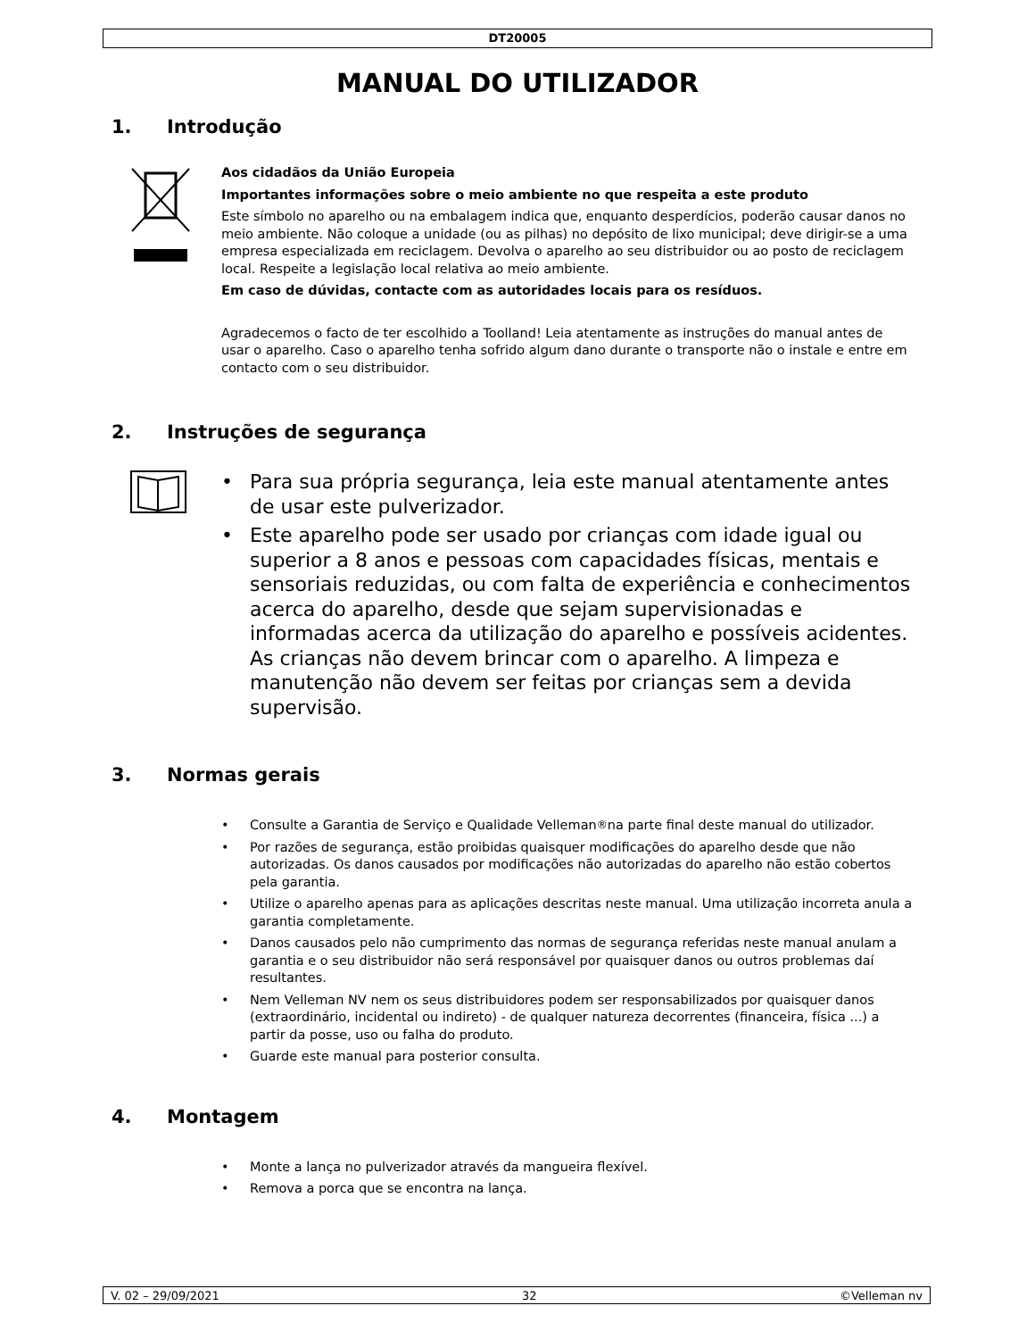DT20005
MANUAL DO UTILIZADOR
1. Introdução
Aos cidadãos da União Europeia
Importantes informações sobre o meio ambiente no que respeita a este produto
Este símbolo no aparelho ou na embalagem indica que, enquanto desperdícios, poderão causar danos no meio ambiente. Não coloque a unidade (ou as pilhas) no depósito de lixo municipal; deve dirigir-se a uma empresa especializada em reciclagem. Devolva o aparelho ao seu distribuidor ou ao posto de reciclagem local. Respeite a legislação local relativa ao meio ambiente.
Em caso de dúvidas, contacte com as autoridades locais para os resíduos.
Agradecemos o facto de ter escolhido a Toolland! Leia atentamente as instruções do manual antes de usar o aparelho. Caso o aparelho tenha sofrido algum dano durante o transporte não o instale e entre em contacto com o seu distribuidor.
2. Instruções de segurança
• Para sua própria segurança, leia este manual atentamente antes de usar este pulverizador.
• Este aparelho pode ser usado por crianças com idade igual ou superior a 8 anos e pessoas com capacidades físicas, mentais e sensoriais reduzidas, ou com falta de experiência e conhecimentos acerca do aparelho, desde que sejam supervisionadas e informadas acerca da utilização do aparelho e possíveis acidentes. As crianças não devem brincar com o aparelho. A limpeza e manutenção não devem ser feitas por crianças sem a devida supervisão.
3. Normas gerais
• Consulte a Garantia de Serviço e Qualidade Velleman<sup>®</sup> na parte final deste manual do utilizador.
• Por razões de segurança, estão proibidas quaisquer modificações do aparelho desde que não autorizadas. Os danos causados por modificações não autorizadas do aparelho não estão cobertos pela garantia.
• Utilize o aparelho apenas para as aplicações descritas neste manual. Uma utilização incorreta anula a garantia completamente.
• Danos causados pelo não cumprimento das normas de segurança referidas neste manual anulam a garantia e o seu distribuidor não será responsável por quaisquer danos ou outros problemas daí resultantes.
• Nem Velleman NV nem os seus distribuidores podem ser responsabilizados por quaisquer danos (extraordinário, incidental ou indireto) - de qualquer natureza decorrentes (financeira, física ...) a partir da posse, uso ou falha do produto.
• Guarde este manual para posterior consulta.
4. Montagem
• Monte a lança no pulverizador através da mangueira flexível.
• Remova a porca que se encontra na lança.
V. 02 – 29/09/2021 32 ©Velleman nv